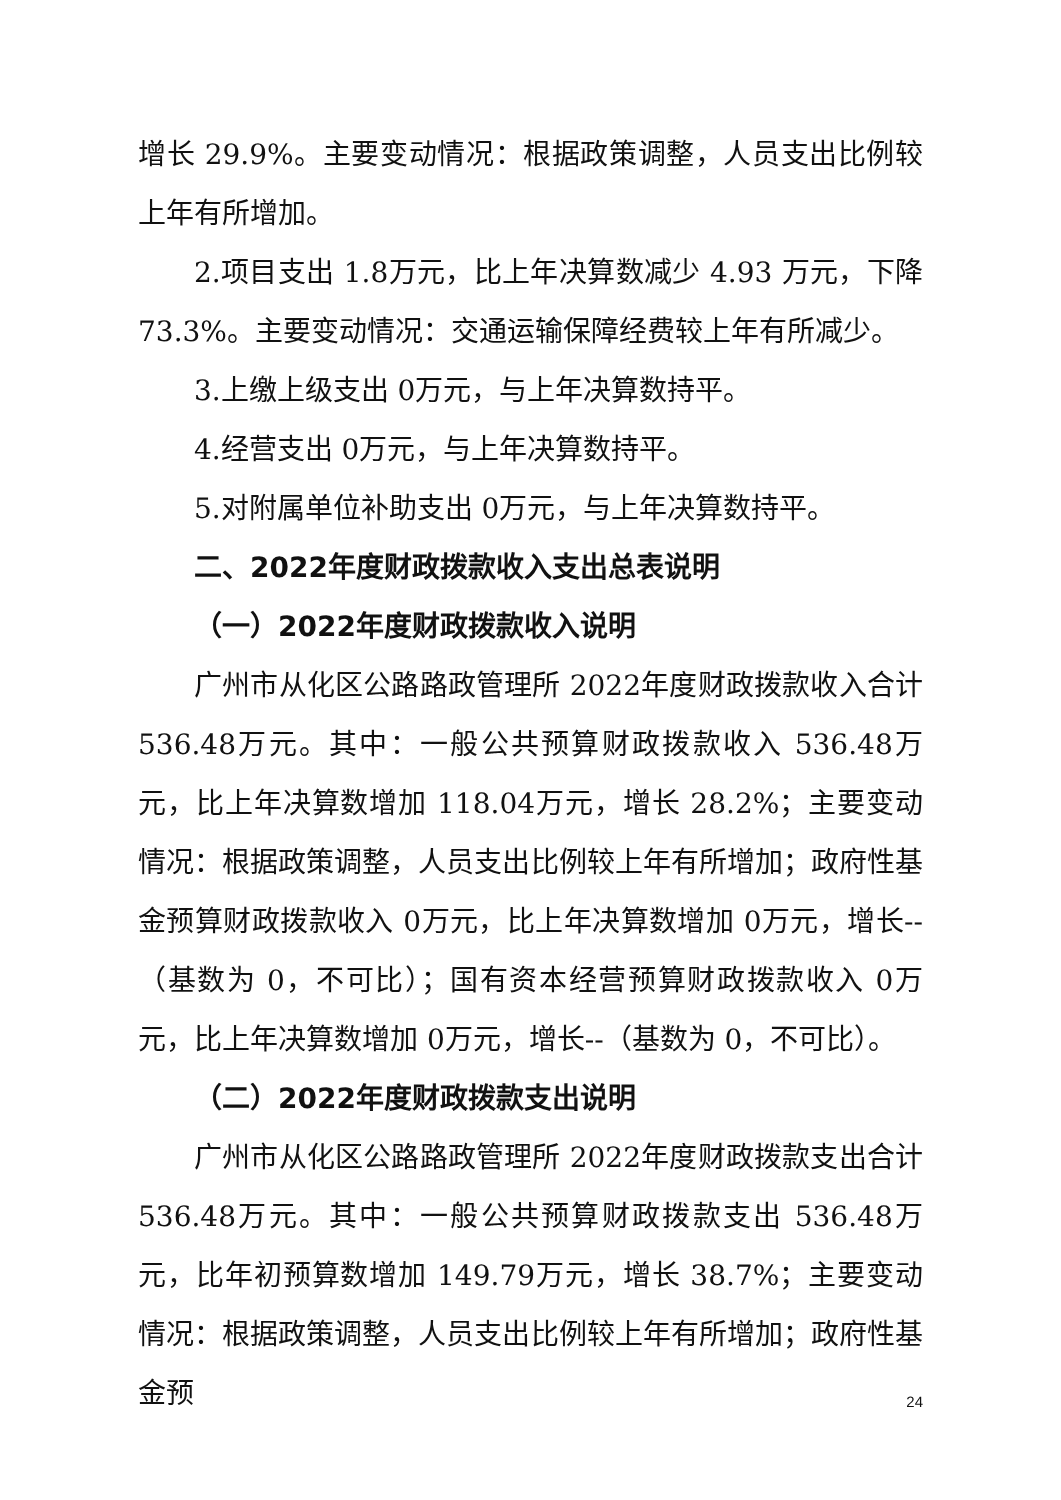增长 29.9%。主要变动情况：根据政策调整，人员支出比例较上年有所增加。
2.项目支出 1.8万元，比上年决算数减少 4.93 万元，下降73.3%。主要变动情况：交通运输保障经费较上年有所减少。
3.上缴上级支出 0万元，与上年决算数持平。
4.经营支出 0万元，与上年决算数持平。
5.对附属单位补助支出 0万元，与上年决算数持平。
二、2022年度财政拨款收入支出总表说明
（一）2022年度财政拨款收入说明
广州市从化区公路路政管理所 2022年度财政拨款收入合计536.48万元。其中：一般公共预算财政拨款收入 536.48万元，比上年决算数增加 118.04万元，增长 28.2%；主要变动情况：根据政策调整，人员支出比例较上年有所增加；政府性基金预算财政拨款收入 0万元，比上年决算数增加 0万元，增长--（基数为 0，不可比）；国有资本经营预算财政拨款收入 0万元，比上年决算数增加 0万元，增长--（基数为 0，不可比）。
（二）2022年度财政拨款支出说明
广州市从化区公路路政管理所 2022年度财政拨款支出合计536.48万元。其中：一般公共预算财政拨款支出 536.48万元，比年初预算数增加 149.79万元，增长 38.7%；主要变动情况：根据政策调整，人员支出比例较上年有所增加；政府性基金预
24